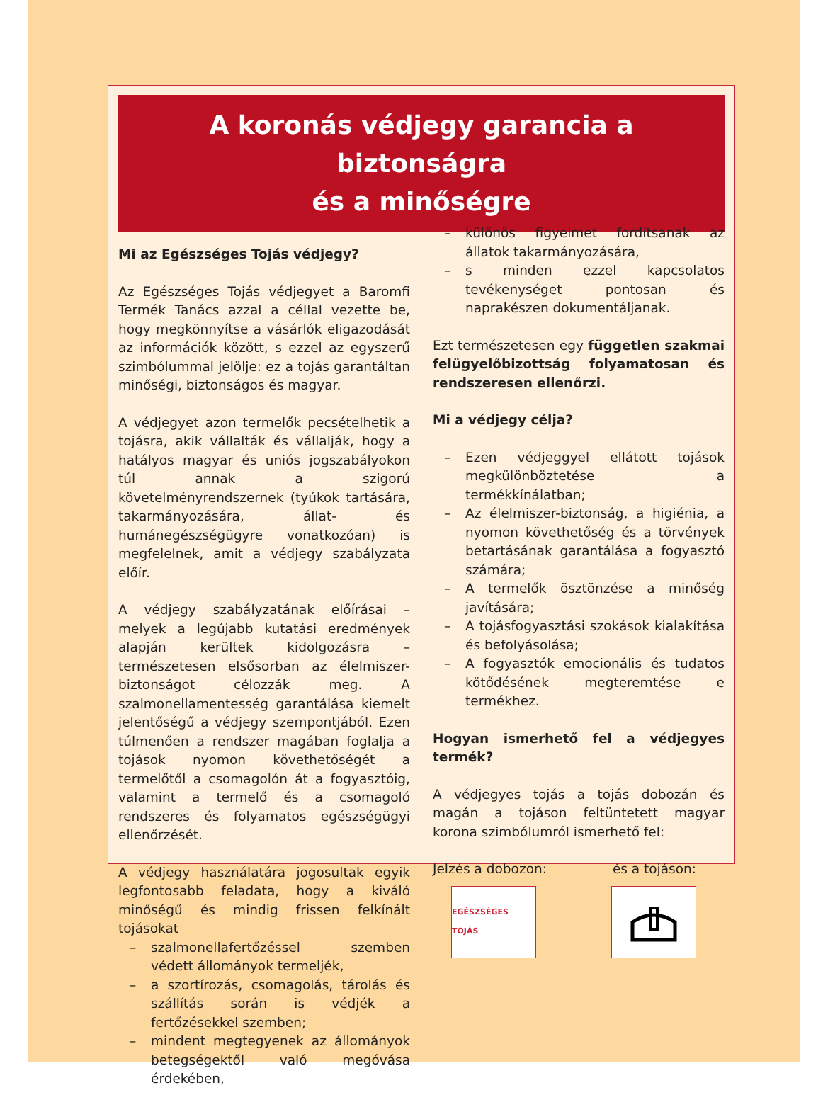A koronás védjegy garancia a biztonságra
és a minőségre
Mi az Egészséges Tojás védjegy?
Az Egészséges Tojás védjegyet a Baromfi Termék Tanács azzal a céllal vezette be, hogy megkönnyítse a vásárlók eligazodását az információk között, s ezzel az egyszerű szimbólummal jelölje: ez a tojás garantáltan minőségi, biztonságos és magyar.
A védjegyet azon termelők pecsételhetik a tojásra, akik vállalták és vállalják, hogy a hatályos magyar és uniós jogszabályokon túl annak a szigorú követelményrendszernek (tyúkok tartására, takarmányozására, állat- és humánegészségügyre vonatkozóan) is megfelelnek, amit a védjegy szabályzata előír.
A védjegy szabályzatának előírásai – melyek a legújabb kutatási eredmények alapján kerültek kidolgozásra – természetesen elsősorban az élelmiszer-biztonságot célozzák meg. A szalmonellamentesség garantálása kiemelt jelentőségű a védjegy szempontjából. Ezen túlmenően a rendszer magában foglalja a tojások nyomon követhetőségét a termelőtől a csomagolón át a fogyasztóig, valamint a termelő és a csomagoló rendszeres és folyamatos egészségügyi ellenőrzését.
A védjegy használatára jogosultak egyik legfontosabb feladata, hogy a kiváló minőségű és mindig frissen felkínált tojásokat
– szalmonellafertőzéssel szemben védett állományok termeljék,
– a szortírozás, csomagolás, tárolás és szállítás során is védjék a fertőzésekkel szemben;
– mindent megtegyenek az állományok betegségektől való megóvása érdekében,
– különös figyelmet fordítsanak az állatok takarmányozására,
– s minden ezzel kapcsolatos tevékenységet pontosan és naprakészen dokumentáljanak.
Ezt természetesen egy független szakmai felügyelőbizottság folyamatosan és rendszeresen ellenőrzi.
Mi a védjegy célja?
– Ezen védjeggyel ellátott tojások megkülönböztetése a termékkínálatban;
– Az élelmiszer-biztonság, a higiénia, a nyomon követhetőség és a törvények betartásának garantálása a fogyasztó számára;
– A termelők ösztönzése a minőség javítására;
– A tojásfogyasztási szokások kialakítása és befolyásolása;
– A fogyasztók emocionális és tudatos kötődésének megteremtése e termékhez.
Hogyan ismerhető fel a védjegyes termék?
A védjegyes tojás a tojás dobozán és magán a tojáson feltüntetett magyar korona szimbólumról ismerhető fel:
Jelzés a dobozon: és a tojáson:
EGÉSZSÉGES TOJÁS